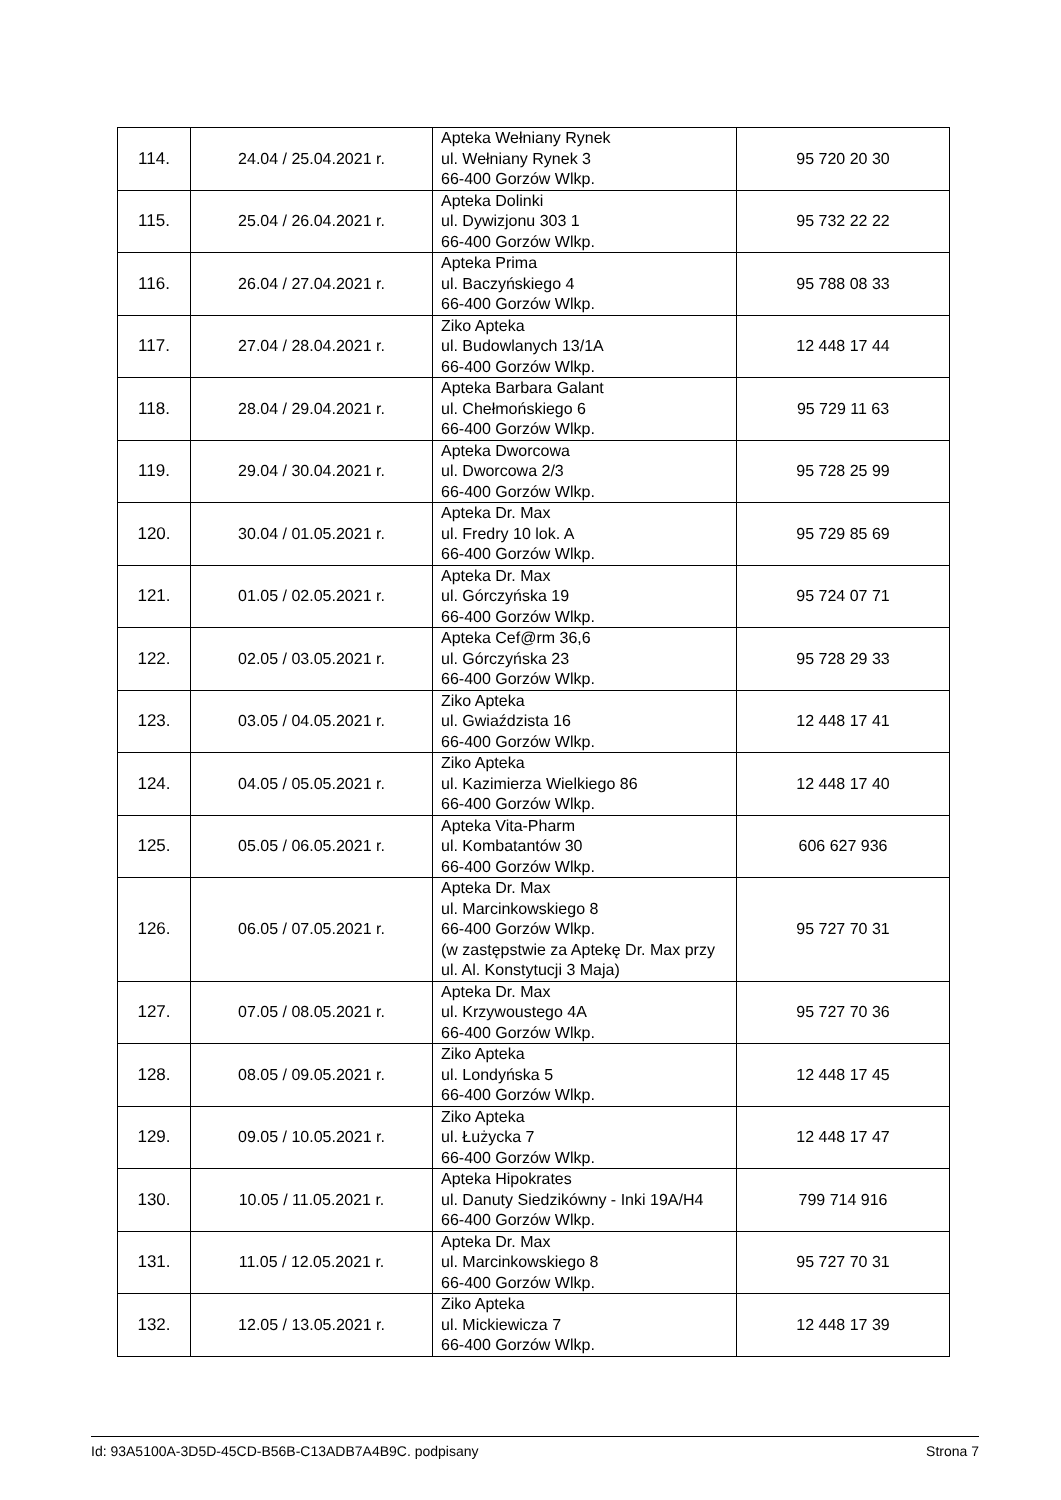| 114. | 24.04 / 25.04.2021 r. | Apteka Wełniany Rynek ul. Wełniany Rynek 3 66-400 Gorzów Wlkp. | 95 720 20 30 |
| 115. | 25.04 / 26.04.2021 r. | Apteka Dolinki ul. Dywizjonu 303 1 66-400 Gorzów Wlkp. | 95 732 22 22 |
| 116. | 26.04 / 27.04.2021 r. | Apteka Prima ul. Baczyńskiego 4 66-400 Gorzów Wlkp. | 95 788 08 33 |
| 117. | 27.04 / 28.04.2021 r. | Ziko Apteka ul. Budowlanych 13/1A 66-400 Gorzów Wlkp. | 12 448 17 44 |
| 118. | 28.04 / 29.04.2021 r. | Apteka Barbara Galant ul. Chełmońskiego 6 66-400 Gorzów Wlkp. | 95 729 11 63 |
| 119. | 29.04 / 30.04.2021 r. | Apteka Dworcowa ul. Dworcowa 2/3 66-400 Gorzów Wlkp. | 95 728 25 99 |
| 120. | 30.04 / 01.05.2021 r. | Apteka Dr. Max ul. Fredry 10 lok. A 66-400 Gorzów Wlkp. | 95 729 85 69 |
| 121. | 01.05 / 02.05.2021 r. | Apteka Dr. Max ul. Górczyńska 19 66-400 Gorzów Wlkp. | 95 724 07 71 |
| 122. | 02.05 / 03.05.2021 r. | Apteka Cef@rm 36,6 ul. Górczyńska 23 66-400 Gorzów Wlkp. | 95 728 29 33 |
| 123. | 03.05 / 04.05.2021 r. | Ziko Apteka ul. Gwiaździsta 16 66-400 Gorzów Wlkp. | 12 448 17 41 |
| 124. | 04.05 / 05.05.2021 r. | Ziko Apteka ul. Kazimierza Wielkiego 86 66-400 Gorzów Wlkp. | 12 448 17 40 |
| 125. | 05.05 / 06.05.2021 r. | Apteka Vita-Pharm ul. Kombatantów 30 66-400 Gorzów Wlkp. | 606 627 936 |
| 126. | 06.05 / 07.05.2021 r. | Apteka Dr. Max ul. Marcinkowskiego 8 66-400 Gorzów Wlkp. (w zastępstwie za Aptekę Dr. Max przy ul. Al. Konstytucji 3 Maja) | 95 727 70 31 |
| 127. | 07.05 / 08.05.2021 r. | Apteka Dr. Max ul. Krzywoustego 4A 66-400 Gorzów Wlkp. | 95 727 70 36 |
| 128. | 08.05 / 09.05.2021 r. | Ziko Apteka ul. Londyńska 5 66-400 Gorzów Wlkp. | 12 448 17 45 |
| 129. | 09.05 / 10.05.2021 r. | Ziko Apteka ul. Łużycka 7 66-400 Gorzów Wlkp. | 12 448 17 47 |
| 130. | 10.05 / 11.05.2021 r. | Apteka Hipokrates ul. Danuty Siedzikówny - Inki 19A/H4 66-400 Gorzów Wlkp. | 799 714 916 |
| 131. | 11.05 / 12.05.2021 r. | Apteka Dr. Max ul. Marcinkowskiego 8 66-400 Gorzów Wlkp. | 95 727 70 31 |
| 132. | 12.05 / 13.05.2021 r. | Ziko Apteka ul. Mickiewicza 7 66-400 Gorzów Wlkp. | 12 448 17 39 |
Id: 93A5100A-3D5D-45CD-B56B-C13ADB7A4B9C. podpisany Strona 7